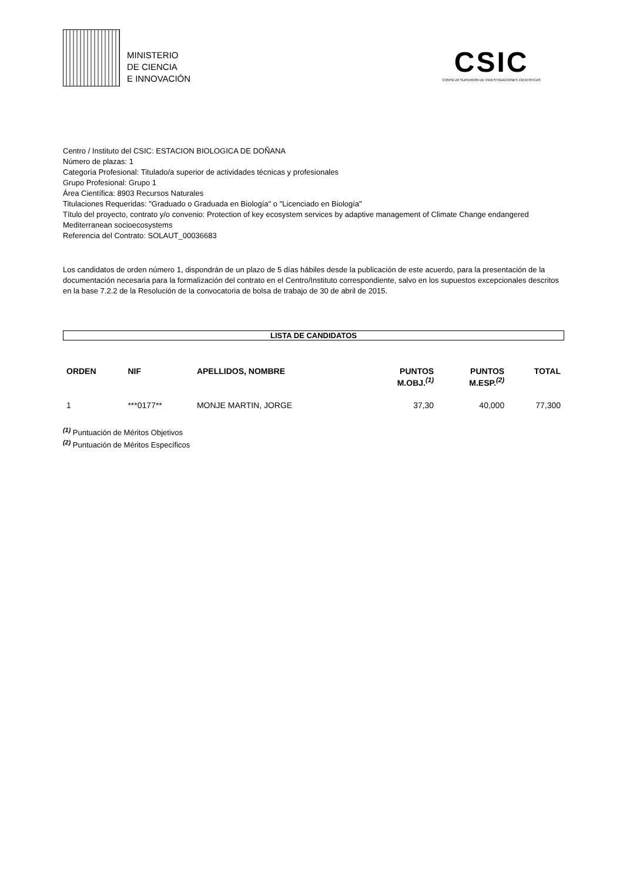MINISTERIO
DE CIENCIA
E INNOVACIÓN
CSIC
CONSEJO SUPERIOR DE INVESTIGACIONES CIENTÍFICAS
Centro / Instituto del CSIC: ESTACION BIOLOGICA DE DOÑANA
Número de plazas: 1
Categoría Profesional: Titulado/a superior de actividades técnicas y profesionales
Grupo Profesional: Grupo 1
Área Científica: 8903 Recursos Naturales
Titulaciones Requeridas: "Graduado o Graduada en Biología" o "Licenciado en Biología"
Título del proyecto, contrato y/o convenio: Protection of key ecosystem services by adaptive management of Climate Change endangered Mediterranean socioecosystems
Referencia del Contrato: SOLAUT_00036683
Los candidatos de orden número 1, dispondrán de un plazo de 5 días hábiles desde la publicación de este acuerdo, para la presentación de la documentación necesaria para la formalización del contrato en el Centro/Instituto correspondiente, salvo en los supuestos excepcionales descritos en la base 7.2.2 de la Resolución de la convocatoria de bolsa de trabajo de 30 de abril de 2015.
LISTA DE CANDIDATOS
| ORDEN | NIF | APELLIDOS, NOMBRE | PUNTOS M.OBJ.<sup>(1)</sup> | PUNTOS M.ESP.<sup>(2)</sup> | TOTAL |
| --- | --- | --- | --- | --- | --- |
| 1 | ***0177** | MONJE MARTIN, JORGE | 37,30 | 40,000 | 77,300 |
<sup>(1)</sup> Puntuación de Méritos Objetivos
<sup>(2)</sup> Puntuación de Méritos Específicos